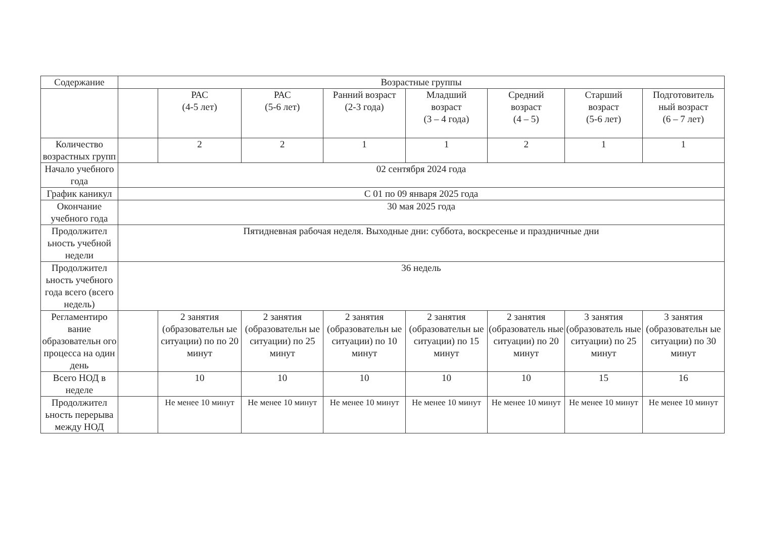| Содержание | Возрастные группы | | | | | | | |
| --- | --- | --- | --- | --- | --- | --- | --- | --- |
| | | РАС (4-5 лет) | РАС (5-6 лет) | Ранний возраст (2-3 года) | Младший возраст (3 – 4 года) | Средний возраст (4 – 5) | Старший возраст (5-6 лет) | Подготовитель ный возраст (6 – 7 лет) |
| Количество возрастных групп | | 2 | 2 | 1 | 1 | 2 | 1 | 1 |
| Начало учебного года | 02 сентября 2024 года | | | | | | | |
| График каникул | С 01 по 09 января 2025 года | | | | | | | |
| Окончание учебного года | 30 мая 2025 года | | | | | | | |
| Продолжител ьность учебной недели | Пятидневная рабочая неделя. Выходные дни: суббота, воскресенье и праздничные дни | | | | | | | |
| Продолжител ьность учебного года всего (всего недель) | 36 недель | | | | | | | |
| Регламентиро вание образовательн ого процесса на один день | | 2 занятия (образовательн ые ситуации) по по 20 минут | 2 занятия (образовательн ые ситуации) по 25 минут | 2 занятия (образовательн ые ситуации) по 10 минут | 2 занятия (образовательн ые ситуации) по 15 минут | 2 занятия (образователь ные ситуации) по 20 минут | 3 занятия (образователь ные ситуации) по 25 минут | 3 занятия (образовательн ые ситуации) по 30 минут |
| Всего НОД в неделе | | 10 | 10 | 10 | 10 | 10 | 15 | 16 |
| Продолжител ьность перерыва между НОД | | Не менее 10 минут | Не менее 10 минут | Не менее 10 минут | Не менее 10 минут | Не менее 10 минут | Не менее 10 минут | Не менее 10 минут |